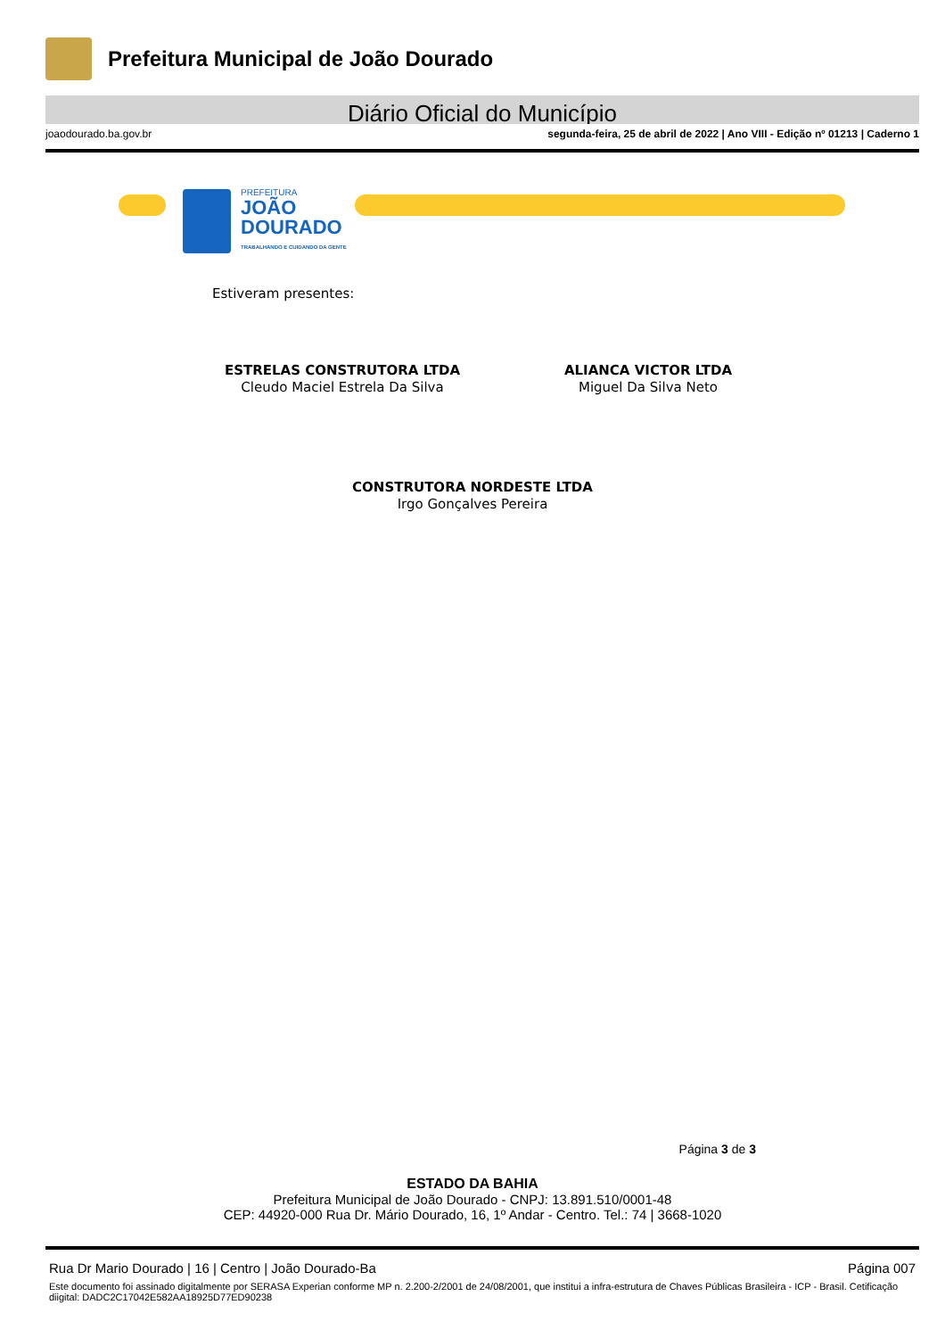Prefeitura Municipal de João Dourado
Diário Oficial do Município
joaodourado.ba.gov.br segunda-feira, 25 de abril de 2022 | Ano VIII - Edição nº 01213 | Caderno 1
PREFEITURA
JOÃO
DOURADO
TRABALHANDO E CUIDANDO DA GENTE
Estiveram presentes:
ESTRELAS CONSTRUTORA LTDA
Cleudo Maciel Estrela Da Silva
ALIANCA VICTOR LTDA
Miguel Da Silva Neto
CONSTRUTORA NORDESTE LTDA
Irgo Gonçalves Pereira
Página 3 de 3
ESTADO DA BAHIA
Prefeitura Municipal de João Dourado - CNPJ: 13.891.510/0001-48
CEP: 44920-000 Rua Dr. Mário Dourado, 16, 1º Andar - Centro. Tel.: 74 | 3668-1020
Rua Dr Mario Dourado | 16 | Centro | João Dourado-Ba Página 007
Este documento foi assinado digitalmente por SERASA Experian conforme MP n. 2.200-2/2001 de 24/08/2001, que institui a infra-estrutura de Chaves Públicas Brasileira - ICP - Brasil. Cetificação diigital: DADC2C17042E582AA18925D77ED90238